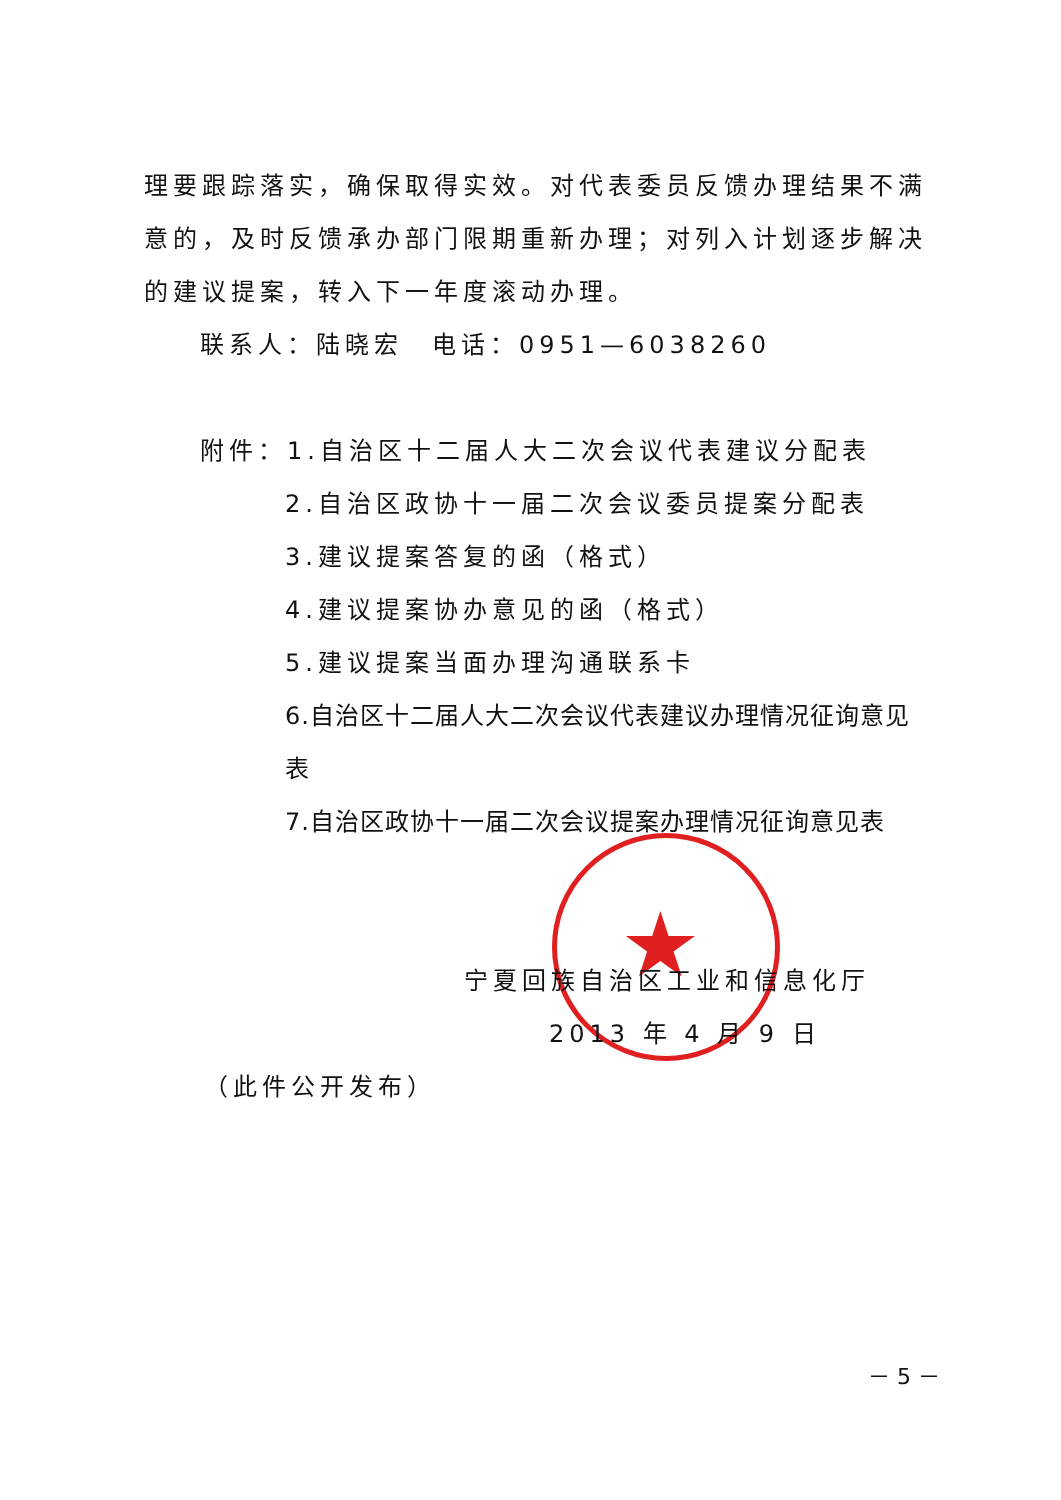★
理要跟踪落实，确保取得实效。对代表委员反馈办理结果不满意的，及时反馈承办部门限期重新办理；对列入计划逐步解决的建议提案，转入下一年度滚动办理。
联系人：陆晓宏　电话：0951—6038260
附件：1.自治区十二届人大二次会议代表建议分配表
2.自治区政协十一届二次会议委员提案分配表
3.建议提案答复的函（格式）
4.建议提案协办意见的函（格式）
5.建议提案当面办理沟通联系卡
6.自治区十二届人大二次会议代表建议办理情况征询意见表
7.自治区政协十一届二次会议提案办理情况征询意见表
宁夏回族自治区工业和信息化厅
2013 年 4 月 9 日
（此件公开发布）
－ 5 －